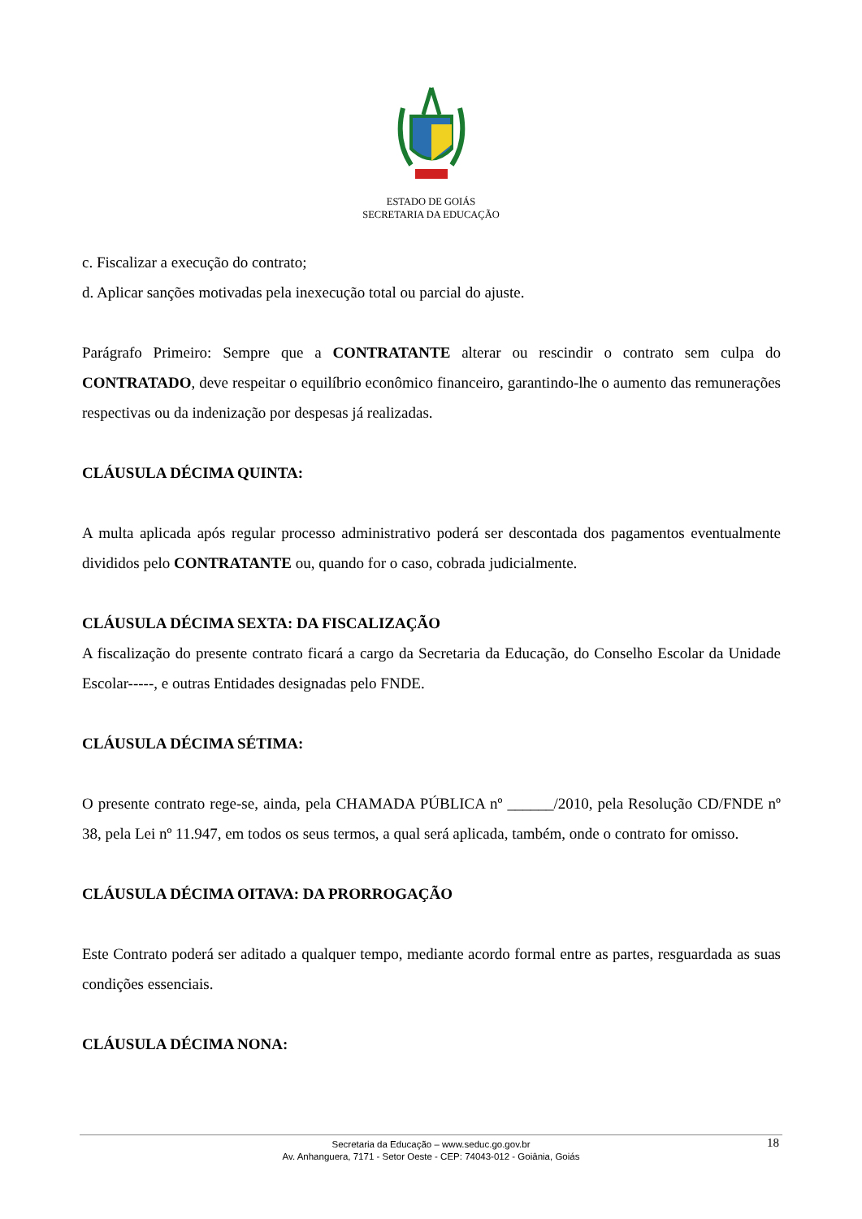ESTADO DE GOIÁS
SECRETARIA DA EDUCAÇÃO
c. Fiscalizar a execução do contrato;
d. Aplicar sanções motivadas pela inexecução total ou parcial do ajuste.
Parágrafo Primeiro: Sempre que a CONTRATANTE alterar ou rescindir o contrato sem culpa do CONTRATADO, deve respeitar o equilíbrio econômico financeiro, garantindo-lhe o aumento das remunerações respectivas ou da indenização por despesas já realizadas.
CLÁUSULA DÉCIMA QUINTA:
A multa aplicada após regular processo administrativo poderá ser descontada dos pagamentos eventualmente divididos pelo CONTRATANTE ou, quando for o caso, cobrada judicialmente.
CLÁUSULA DÉCIMA SEXTA: DA FISCALIZAÇÃO
A fiscalização do presente contrato ficará a cargo da Secretaria da Educação, do Conselho Escolar da Unidade Escolar-----, e outras Entidades designadas pelo FNDE.
CLÁUSULA DÉCIMA SÉTIMA:
O presente contrato rege-se, ainda, pela CHAMADA PÚBLICA nº ______/2010, pela Resolução CD/FNDE nº 38, pela Lei nº 11.947, em todos os seus termos, a qual será aplicada, também, onde o contrato for omisso.
CLÁUSULA DÉCIMA OITAVA: DA PRORROGAÇÃO
Este Contrato poderá ser aditado a qualquer tempo, mediante acordo formal entre as partes, resguardada as suas condições essenciais.
CLÁUSULA DÉCIMA NONA:
Secretaria da Educação – www.seduc.go.gov.br
Av. Anhanguera, 7171 - Setor Oeste - CEP: 74043-012 - Goiânia, Goiás
18